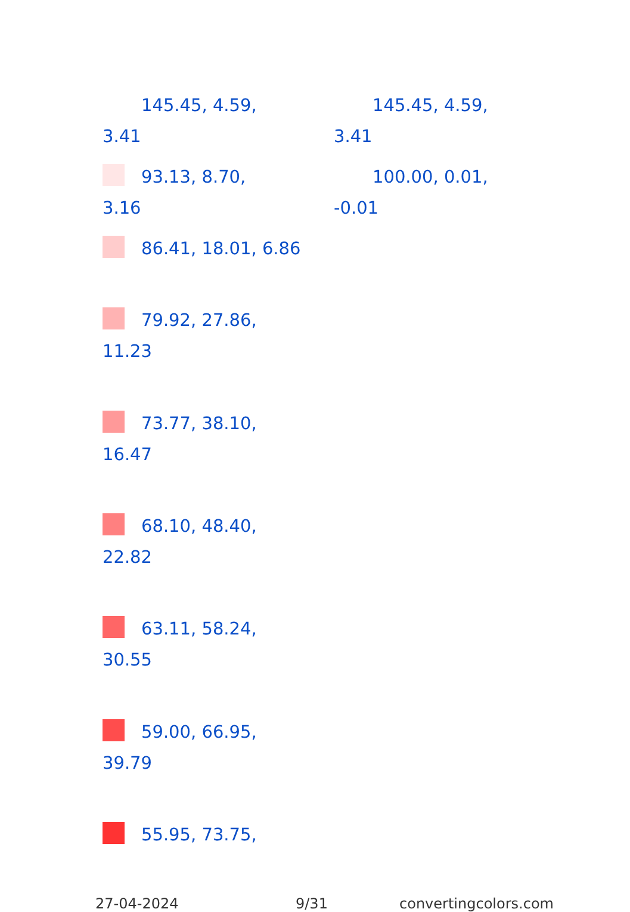145.45, 4.59, 3.41
145.45, 4.59, 3.41
93.13, 8.70, 3.16
100.00, 0.01,
-0.01
86.41, 18.01, 6.86
79.92, 27.86,
11.23
73.77, 38.10,
16.47
68.10, 48.40,
22.82
63.11, 58.24,
30.55
59.00, 66.95,
39.79
55.95, 73.75,
27-04-2024 9/31 convertingcolors.com